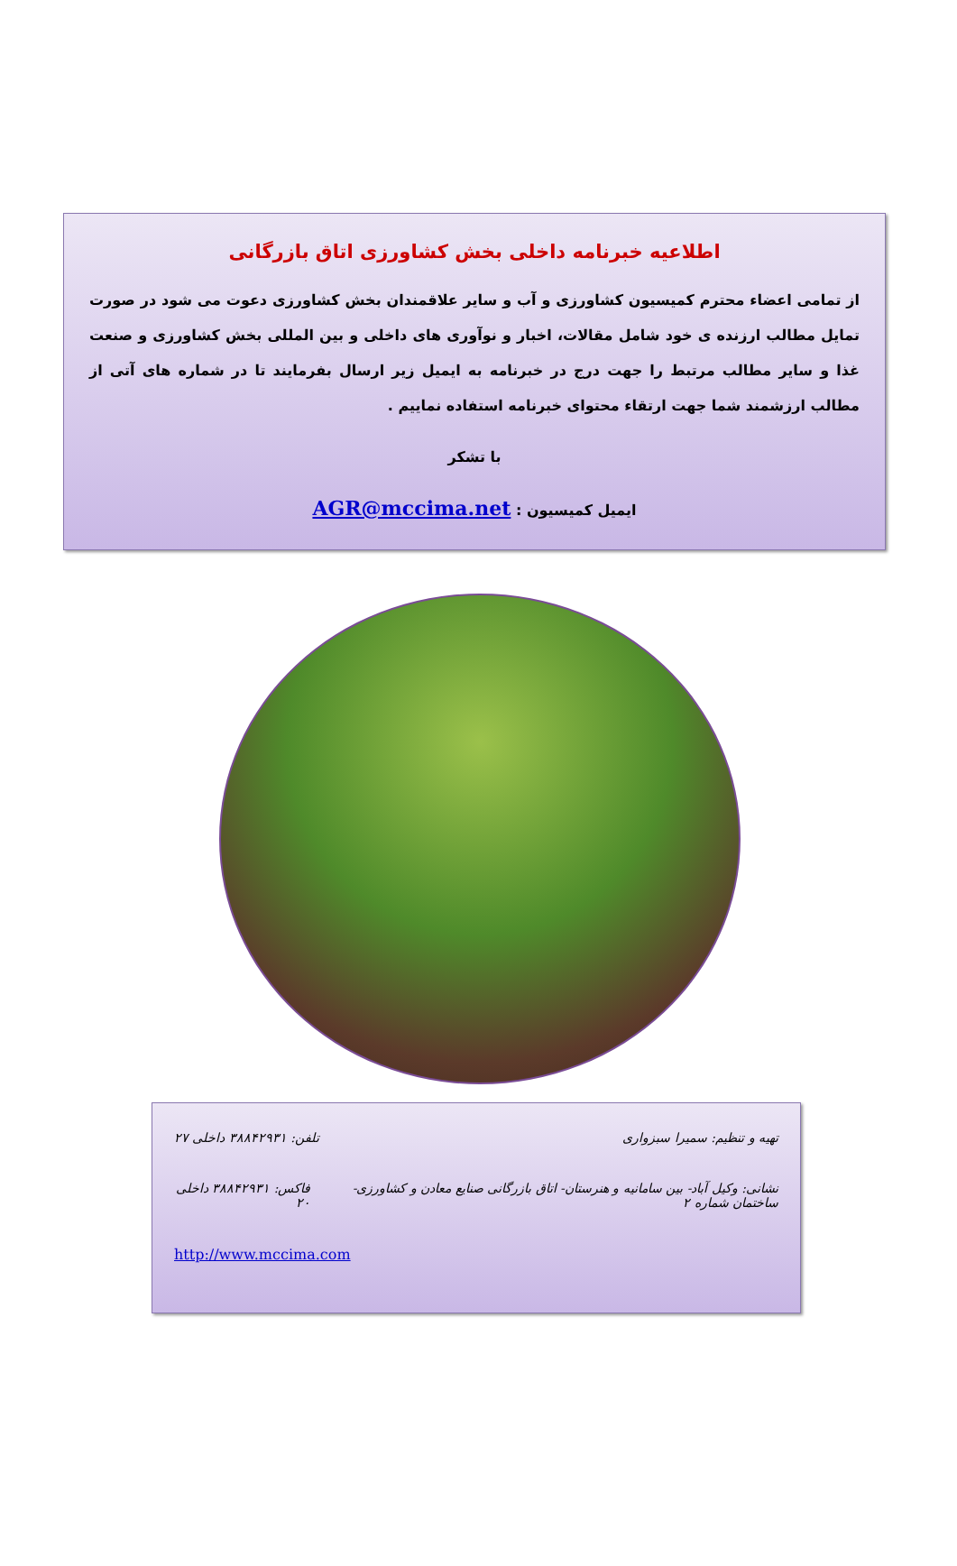اطلاعیه خبرنامه داخلی بخش کشاورزی اتاق بازرگانی
از تمامی اعضاء محترم کمیسیون کشاورزی و آب و سایر علاقمندان بخش کشاورزی دعوت می شود در صورت تمایل مطالب ارزنده ی خود شامل مقالات، اخبار و نوآوری های داخلی و بین المللی بخش کشاورزی و صنعت غذا و سایر مطالب مرتبط را جهت درج در خبرنامه به ایمیل زیر ارسال بفرمایند تا در شماره های آتی از مطالب ارزشمند شما جهت ارتقاء محتوای خبرنامه استفاده نماییم .
با تشکر
ایمیل کمیسیون : AGR@mccima.net
تهیه و تنظیم: سمیرا سبزواری تلفن: ۳۸۸۴۲۹۳۱ داخلی ۲۷
نشانی: وکیل آباد- بین سامانیه و هنرستان- اتاق بازرگانی صنایع معادن و کشاورزی- ساختمان شماره ۲ فاکس: ۳۸۸۴۲۹۳۱ داخلی ۲۰
http://www.mccima.com